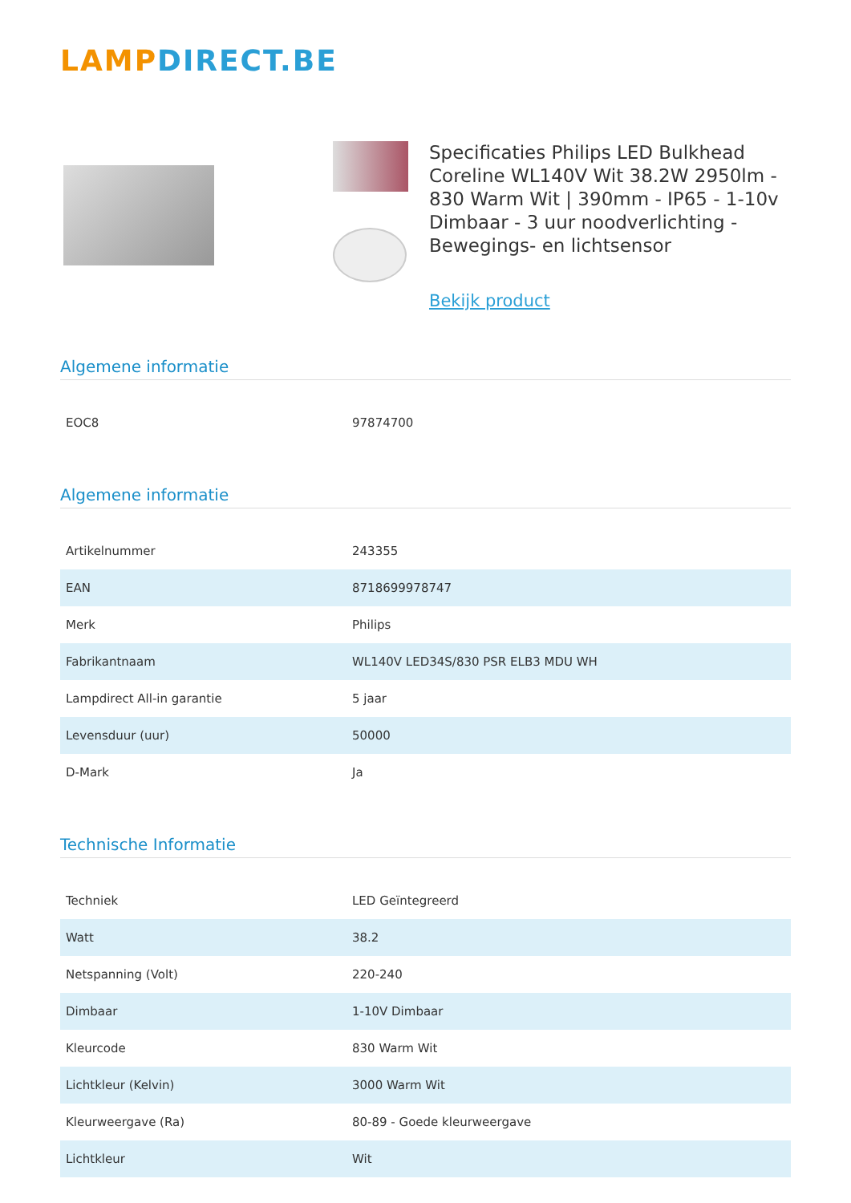LAMP DIRECT.BE
Specificaties Philips LED Bulkhead Coreline WL140V Wit 38.2W 2950lm - 830 Warm Wit | 390mm - IP65 - 1-10v Dimbaar - 3 uur noodverlichting - Bewegings- en lichtsensor
Bekijk product
Algemene informatie
| EOC8 | 97874700 |
Algemene informatie
| Artikelnummer | 243355 |
| EAN | 8718699978747 |
| Merk | Philips |
| Fabrikantnaam | WL140V LED34S/830 PSR ELB3 MDU WH |
| Lampdirect All-in garantie | 5 jaar |
| Levensduur (uur) | 50000 |
| D-Mark | Ja |
Technische Informatie
| Techniek | LED Geïntegreerd |
| Watt | 38.2 |
| Netspanning (Volt) | 220-240 |
| Dimbaar | 1-10V Dimbaar |
| Kleurcode | 830 Warm Wit |
| Lichtkleur (Kelvin) | 3000 Warm Wit |
| Kleurweergave (Ra) | 80-89 - Goede kleurweergave |
| Lichtkleur | Wit |